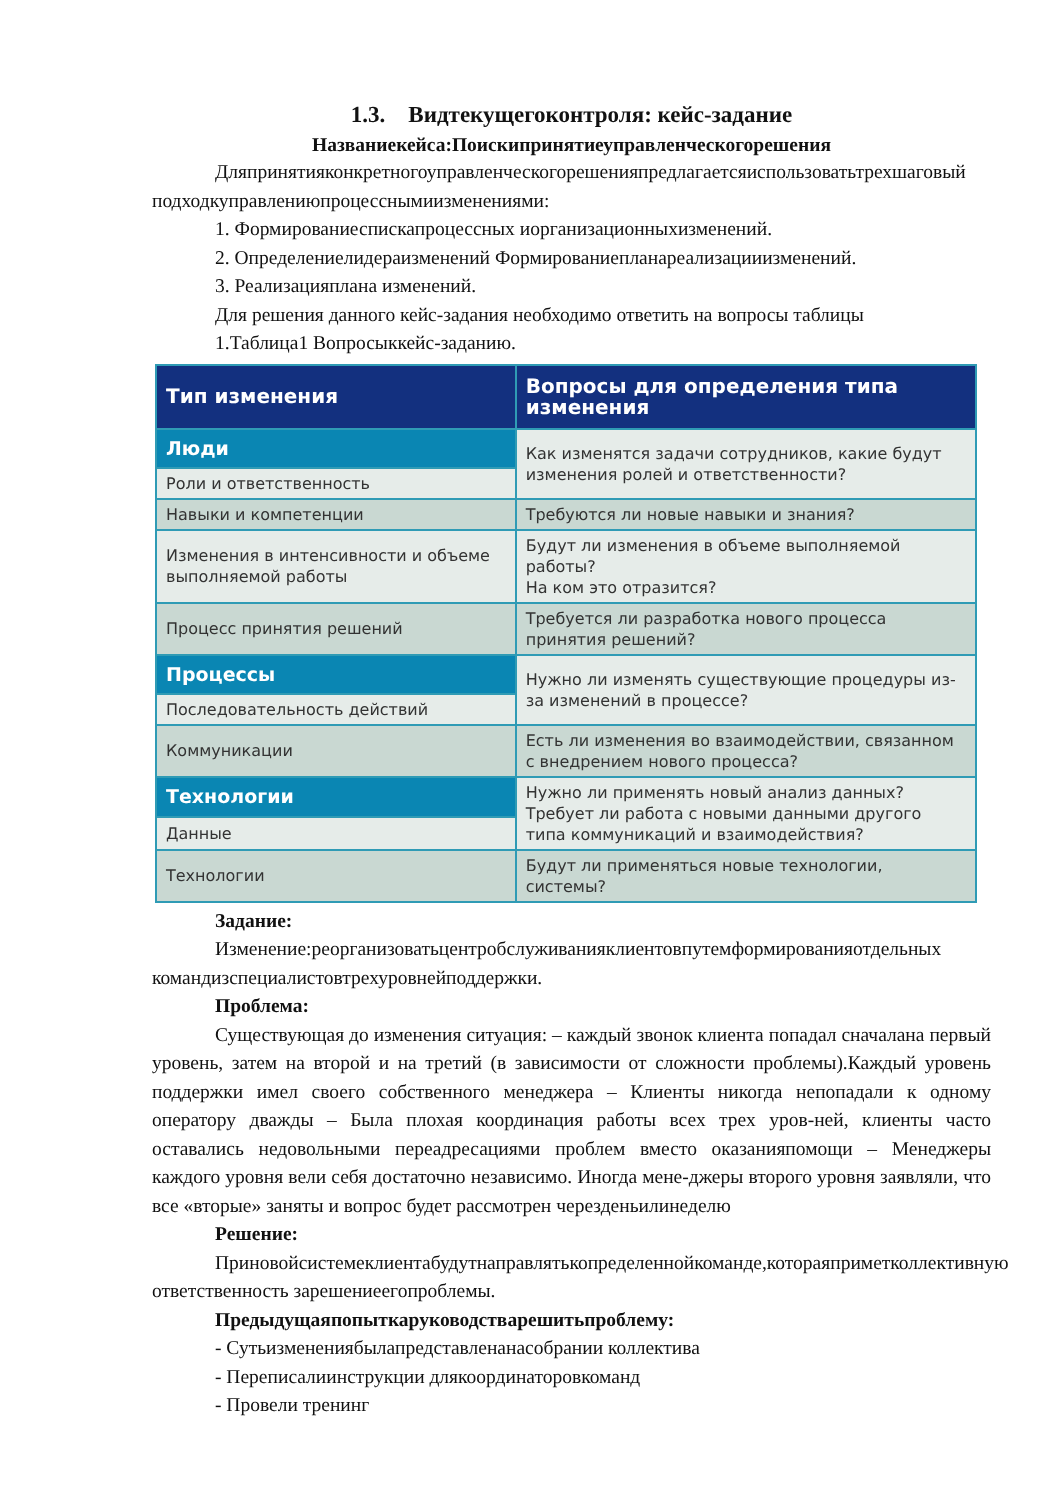1.3. Видтекущегоконтроля: кейс-задание
Названиекейса:Поискипринятиеуправленческогорешения
Дляпринятияконкретногоуправленческогорешенияпредлагаетсяиспользоватьтрехшаговый подходкуправлениюпроцесснымиизменениями:
1. Формированиеспискапроцессных иорганизационныхизменений.
2. Определениелидераизменений Формированиепланареализацииизменений.
3. Реализацияплана изменений.
Для решения данного кейс-задания необходимо ответить на вопросы таблицы
1.Таблица1 Вопросыккейс-заданию.
| Тип изменения | Вопросы для определения типа изменения |
| --- | --- |
| Люди | Как изменятся задачи сотрудников, какие будут изменения ролей и ответственности? |
| Роли и ответственность | |
| Навыки и компетенции | Требуются ли новые навыки и знания? |
| Изменения в интенсивности и объеме выполняемой работы | Будут ли изменения в объеме выполняемой работы? На ком это отразится? |
| Процесс принятия решений | Требуется ли разработка нового процесса принятия решений? |
| Процессы | Нужно ли изменять существующие процедуры из-за изменений в процессе? |
| Последовательность действий | |
| Коммуникации | Есть ли изменения во взаимодействии, связанном с внедрением нового процесса? |
| Технологии | Нужно ли применять новый анализ данных? Требует ли работа с новыми данными другого типа коммуникаций и взаимодействия? |
| Данные | |
| Технологии | Будут ли применяться новые технологии, системы? |
Задание:
Изменение:реорганизоватьцентробслуживанияклиентовпутемформированияотдельных командизспециалистовтрехуровнейподдержки.
Проблема:
Существующая до изменения ситуация: – каждый звонок клиента попадал сначалана первый уровень, затем на второй и на третий (в зависимости от сложности проблемы).Каждый уровень поддержки имел своего собственного менеджера – Клиенты никогда непопадали к одному оператору дважды – Была плохая координация работы всех трех уров-ней, клиенты часто оставались недовольными переадресациями проблем вместо оказанияпомощи – Менеджеры каждого уровня вели себя достаточно независимо. Иногда мене-джеры второго уровня заявляли, что все «вторые» заняты и вопрос будет рассмотрен черезденьилинеделю
Решение:
Приновойсистемеклиентабудутнаправлятькопределеннойкоманде,котораяприметколлективную ответственность зарешениеегопроблемы.
Предыдущаяпопыткаруководстварешитьпроблему:
- Сутьизменениябылапредставленанасобрании коллектива
- Переписалиинструкции длякоординаторовкоманд
- Провели тренинг